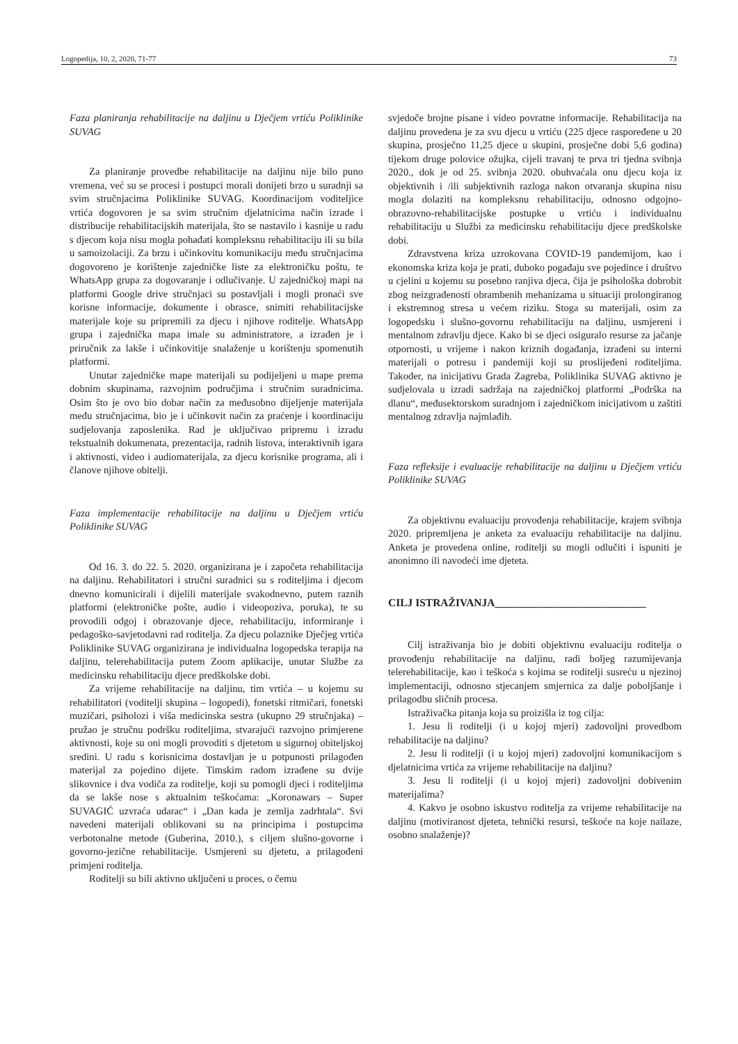Logopedija, 10, 2, 2020, 71-77 73
Faza planiranja rehabilitacije na daljinu u Dječjem vrtiću Poliklinike SUVAG
Za planiranje provedbe rehabilitacije na daljinu nije bilo puno vremena, već su se procesi i postupci morali donijeti brzo u suradnji sa svim stručnjacima Poliklinike SUVAG. Koordinacijom voditeljice vrtića dogovoren je sa svim stručnim djelatnicima način izrade i distribucije rehabilitacijskih materijala, što se nastavilo i kasnije u radu s djecom koja nisu mogla pohađati kompleksnu rehabilitaciju ili su bila u samoizolaciji. Za brzu i učinkovitu komunikaciju među stručnjacima dogovoreno je korištenje zajedničke liste za elektroničku poštu, te WhatsApp grupa za dogovaranje i odlučivanje. U zajedničkoj mapi na platformi Google drive stručnjaci su postavljali i mogli pronaći sve korisne informacije, dokumente i obrasce, snimiti rehabilitacijske materijale koje su pripremili za djecu i njihove roditelje. WhatsApp grupa i zajednička mapa imale su administratore, a izrađen je i priručnik za lakše i učinkovitije snalaženje u korištenju spomenutih platformi.
Unutar zajedničke mape materijali su podijeljeni u mape prema dobnim skupinama, razvojnim područjima i stručnim suradnicima. Osim što je ovo bio dobar način za međusobno dijeljenje materijala među stručnjacima, bio je i učinkovit način za praćenje i koordinaciju sudjelovanja zaposlenika. Rad je uključivao pripremu i izradu tekstualnih dokumenata, prezentacija, radnih listova, interaktivnih igara i aktivnosti, video i audiomaterijala, za djecu korisnike programa, ali i članove njihove obitelji.
Faza implementacije rehabilitacije na daljinu u Dječjem vrtiću Poliklinike SUVAG
Od 16. 3. do 22. 5. 2020. organizirana je i započeta rehabilitacija na daljinu. Rehabilitatori i stručni suradnici su s roditeljima i djecom dnevno komunicirali i dijelili materijale svakodnevno, putem raznih platformi (elektroničke pošte, audio i videopoziva, poruka), te su provodili odgoj i obrazovanje djece, rehabilitaciju, informiranje i pedagoško-savjetodavni rad roditelja. Za djecu polaznike Dječjeg vrtića Poliklinike SUVAG organizirana je individualna logopedska terapija na daljinu, telerehabilitacija putem Zoom aplikacije, unutar Službe za medicinsku rehabilitaciju djece predškolske dobi.
Za vrijeme rehabilitacije na daljinu, tim vrtića – u kojemu su rehabilitatori (voditelji skupina – logopedi), fonetski ritmičari, fonetski muzičari, psiholozi i viša medicinska sestra (ukupno 29 stručnjaka) – pružao je stručnu podršku roditeljima, stvarajući razvojno primjerene aktivnosti, koje su oni mogli provoditi s djetetom u sigurnoj obiteljskoj sredini. U radu s korisnicima dostavljan je u potpunosti prilagođen materijal za pojedino dijete. Timskim radom izrađene su dvije slikovnice i dva vodiča za roditelje, koji su pomogli djeci i roditeljima da se lakše nose s aktualnim teškoćama: „Koronawars – Super SUVAGIĆ uzvraća udarac“ i „Dan kada je zemlja zadrhtala“. Svi navedeni materijali oblikovani su na principima i postupcima verbotonalne metode (Guberina, 2010.), s ciljem slušno-govorne i govorno-jezične rehabilitacije. Usmjereni su djetetu, a prilagođeni primjeni roditelja.
Roditelji su bili aktivno uključeni u proces, o čemu
svjedoče brojne pisane i video povratne informacije. Rehabilitacija na daljinu provedena je za svu djecu u vrtiću (225 djece raspoređene u 20 skupina, prosječno 11,25 djece u skupini, prosječne dobi 5,6 godina) tijekom druge polovice ožujka, cijeli travanj te prva tri tjedna svibnja 2020., dok je od 25. svibnja 2020. obuhvaćala onu djecu koja iz objektivnih i /ili subjektivnih razloga nakon otvaranja skupina nisu mogla dolaziti na kompleksnu rehabilitaciju, odnosno odgojno-obrazovno-rehabilitacijske postupke u vrtiću i individualnu rehabilitaciju u Službi za medicinsku rehabilitaciju djece predškolske dobi.
Zdravstvena kriza uzrokovana COVID-19 pandemijom, kao i ekonomska kriza koja je prati, duboko pogađaju sve pojedince i društvo u cjelini u kojemu su posebno ranjiva djeca, čija je psihološka dobrobit zbog neizgrađenosti obrambenih mehanizama u situaciji prolongiranog i ekstremnog stresa u većem riziku. Stoga su materijali, osim za logopedsku i slušno-govornu rehabilitaciju na daljinu, usmjereni i mentalnom zdravlju djece. Kako bi se djeci osiguralo resurse za jačanje otpornosti, u vrijeme i nakon kriznih događanja, izrađeni su interni materijali o potresu i pandemiji koji su proslijeđeni roditeljima. Također, na inicijativu Grada Zagreba, Poliklinika SUVAG aktivno je sudjelovala u izradi sadržaja na zajedničkoj platformi „Podrška na dlanu“, međusektorskom suradnjom i zajedničkom inicijativom u zaštiti mentalnog zdravlja najmlađih.
Faza refleksije i evaluacije rehabilitacije na daljinu u Dječjem vrtiću Poliklinike SUVAG
Za objektivnu evaluaciju provođenja rehabilitacije, krajem svibnja 2020. pripremljena je anketa za evaluaciju rehabilitacije na daljinu. Anketa je provedena online, roditelji su mogli odlučiti i ispuniti je anonimno ili navodeći ime djeteta.
CILJ ISTRAŽIVANJA____________________________
Cilj istraživanja bio je dobiti objektivnu evaluaciju roditelja o provođenju rehabilitacije na daljinu, radi boljeg razumijevanja telerehabilitacije, kao i teškoća s kojima se roditelji susreću u njezinoj implementaciji, odnosno stjecanjem smjernica za dalje poboljšanje i prilagodbu sličnih procesa.
Istraživačka pitanja koja su proizišla iz tog cilja:
1. Jesu li roditelji (i u kojoj mjeri) zadovoljni provedbom rehabilitacije na daljinu?
2. Jesu li roditelji (i u kojoj mjeri) zadovoljni komunikacijom s djelatnicima vrtića za vrijeme rehabilitacije na daljinu?
3. Jesu li roditelji (i u kojoj mjeri) zadovoljni dobivenim materijalima?
4. Kakvo je osobno iskustvo roditelja za vrijeme rehabilitacije na daljinu (motiviranost djeteta, tehnički resursi, teškoće na koje nailaze, osobno snalaženje)?